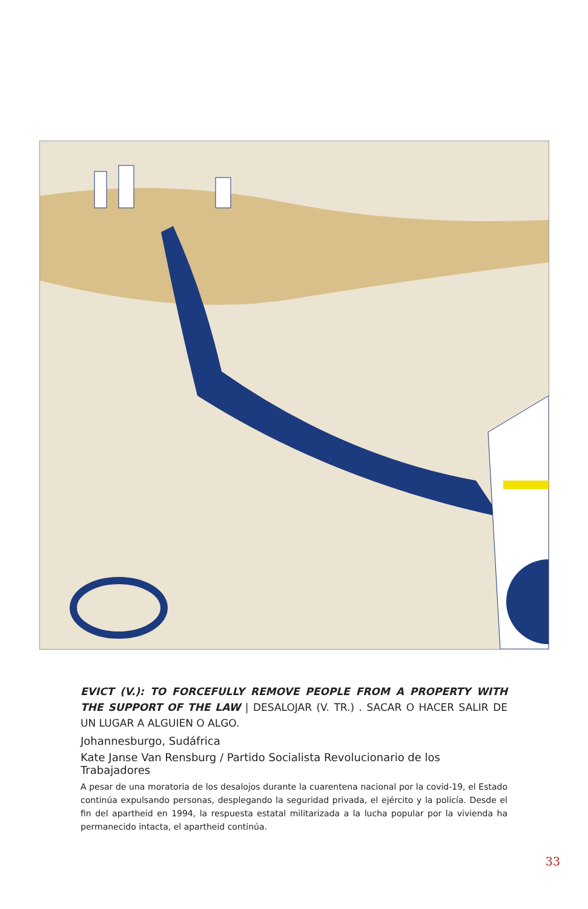EVICT (V.): TO FORCEFULLY REMOVE PEOPLE FROM A PROPERTY WITH THE SUPPORT OF THE LAW | DESALOJAR (V. TR.) . SACAR O HACER SALIR DE UN LUGAR A ALGUIEN O ALGO.
Johannesburgo, Sudáfrica
Kate Janse Van Rensburg / Partido Socialista Revolucionario de los Trabajadores
A pesar de una moratoria de los desalojos durante la cuarentena nacional por la covid-19, el Estado continúa expulsando personas, desplegando la seguridad privada, el ejército y la policía. Desde el fin del apartheid en 1994, la respuesta estatal militarizada a la lucha popular por la vivienda ha permanecido intacta, el apartheid continúa.
33